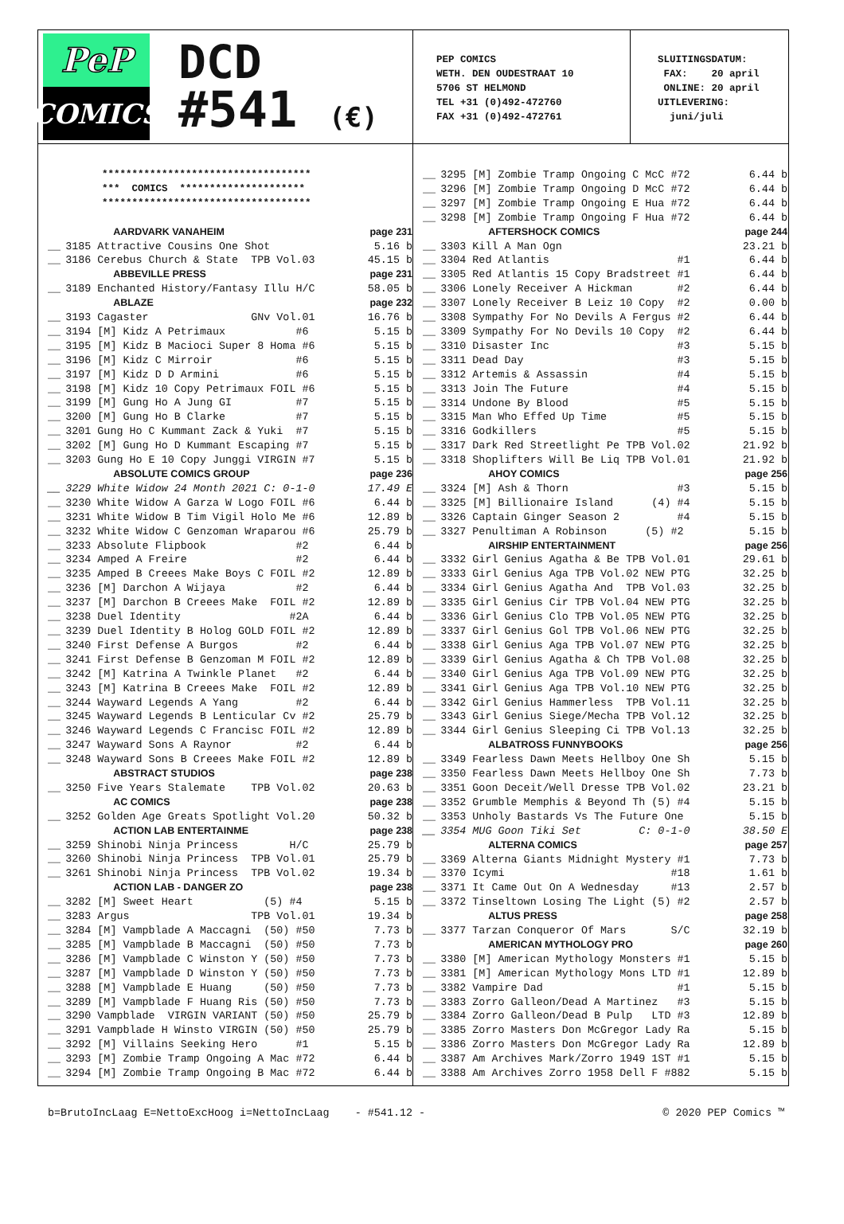PeP
COMICS
DCD
#541 (€)
PEP COMICS WETH. DEN OUDESTRAAT 10 5706 ST HELMOND TEL +31 (0)492-472760 FAX +31 (0)492-472761
SLUITINGSDATUM: FAX: 20 april ONLINE: 20 april UITLEVERING: juni/juli
*********************************** *** COMICS ********************* ***********************************
| | AARDVARK VANAHEIM | page 231 |
| __ | 3185 Attractive Cousins One Shot | 5.16 b |
| __ | 3186 Cerebus Church & State TPB Vol.03 | 45.15 b |
| | ABBEVILLE PRESS | page 231 |
| __ | 3189 Enchanted History/Fantasy Illu H/C | 58.05 b |
| | ABLAZE | page 232 |
| __ | 3193 Cagaster GNv Vol.01 | 16.76 b |
| __ | 3194 [M] Kidz A Petrimaux #6 | 5.15 b |
| __ | 3195 [M] Kidz B Macioci Super 8 Homa #6 | 5.15 b |
| __ | 3196 [M] Kidz C Mirroir #6 | 5.15 b |
| __ | 3197 [M] Kidz D D Armini #6 | 5.15 b |
| __ | 3198 [M] Kidz 10 Copy Petrimaux FOIL #6 | 5.15 b |
| __ | 3199 [M] Gung Ho A Jung GI #7 | 5.15 b |
| __ | 3200 [M] Gung Ho B Clarke #7 | 5.15 b |
| __ | 3201 Gung Ho C Kummant Zack & Yuki #7 | 5.15 b |
| __ | 3202 [M] Gung Ho D Kummant Escaping #7 | 5.15 b |
| __ | 3203 Gung Ho E 10 Copy Junggi VIRGIN #7 | 5.15 b |
| | ABSOLUTE COMICS GROUP | page 236 |
| __ | 3229 White Widow 24 Month 2021 C: 0-1-0 | 17.49 E |
| __ | 3230 White Widow A Garza W Logo FOIL #6 | 6.44 b |
| __ | 3231 White Widow B Tim Vigil Holo Me #6 | 12.89 b |
| __ | 3232 White Widow C Genzoman Wraparou #6 | 25.79 b |
| __ | 3233 Absolute Flipbook #2 | 6.44 b |
| __ | 3234 Amped A Freire #2 | 6.44 b |
| __ | 3235 Amped B Creees Make Boys C FOIL #2 | 12.89 b |
| __ | 3236 [M] Darchon A Wijaya #2 | 6.44 b |
| __ | 3237 [M] Darchon B Creees Make FOIL #2 | 12.89 b |
| __ | 3238 Duel Identity #2A | 6.44 b |
| __ | 3239 Duel Identity B Holog GOLD FOIL #2 | 12.89 b |
| __ | 3240 First Defense A Burgos #2 | 6.44 b |
| __ | 3241 First Defense B Genzoman M FOIL #2 | 12.89 b |
| __ | 3242 [M] Katrina A Twinkle Planet #2 | 6.44 b |
| __ | 3243 [M] Katrina B Creees Make FOIL #2 | 12.89 b |
| __ | 3244 Wayward Legends A Yang #2 | 6.44 b |
| __ | 3245 Wayward Legends B Lenticular Cv #2 | 25.79 b |
| __ | 3246 Wayward Legends C Francisc FOIL #2 | 12.89 b |
| __ | 3247 Wayward Sons A Raynor #2 | 6.44 b |
| __ | 3248 Wayward Sons B Creees Make FOIL #2 | 12.89 b |
| | ABSTRACT STUDIOS | page 238 |
| __ | 3250 Five Years Stalemate TPB Vol.02 | 20.63 b |
| | AC COMICS | page 238 |
| __ | 3252 Golden Age Greats Spotlight Vol.20 | 50.32 b |
| | ACTION LAB ENTERTAINME | page 238 |
| __ | 3259 Shinobi Ninja Princess H/C | 25.79 b |
| __ | 3260 Shinobi Ninja Princess TPB Vol.01 | 25.79 b |
| __ | 3261 Shinobi Ninja Princess TPB Vol.02 | 19.34 b |
| | ACTION LAB - DANGER ZO | page 238 |
| __ | 3282 [M] Sweet Heart (5) #4 | 5.15 b |
| __ | 3283 Argus TPB Vol.01 | 19.34 b |
| __ | 3284 [M] Vampblade A Maccagni (50) #50 | 7.73 b |
| __ | 3285 [M] Vampblade B Maccagni (50) #50 | 7.73 b |
| __ | 3286 [M] Vampblade C Winston Y (50) #50 | 7.73 b |
| __ | 3287 [M] Vampblade D Winston Y (50) #50 | 7.73 b |
| __ | 3288 [M] Vampblade E Huang (50) #50 | 7.73 b |
| __ | 3289 [M] Vampblade F Huang Ris (50) #50 | 7.73 b |
| __ | 3290 Vampblade VIRGIN VARIANT (50) #50 | 25.79 b |
| __ | 3291 Vampblade H Winsto VIRGIN (50) #50 | 25.79 b |
| __ | 3292 [M] Villains Seeking Hero #1 | 5.15 b |
| __ | 3293 [M] Zombie Tramp Ongoing A Mac #72 | 6.44 b |
| __ | 3294 [M] Zombie Tramp Ongoing B Mac #72 | 6.44 b |
| __ | 3295 [M] Zombie Tramp Ongoing C McC #72 | 6.44 b |
| __ | 3296 [M] Zombie Tramp Ongoing D McC #72 | 6.44 b |
| __ | 3297 [M] Zombie Tramp Ongoing E Hua #72 | 6.44 b |
| __ | 3298 [M] Zombie Tramp Ongoing F Hua #72 | 6.44 b |
| | AFTERSHOCK COMICS | page 244 |
| __ | 3303 Kill A Man Ogn | 23.21 b |
| __ | 3304 Red Atlantis #1 | 6.44 b |
| __ | 3305 Red Atlantis 15 Copy Bradstreet #1 | 6.44 b |
| __ | 3306 Lonely Receiver A Hickman #2 | 6.44 b |
| __ | 3307 Lonely Receiver B Leiz 10 Copy #2 | 0.00 b |
| __ | 3308 Sympathy For No Devils A Fergus #2 | 6.44 b |
| __ | 3309 Sympathy For No Devils 10 Copy #2 | 6.44 b |
| __ | 3310 Disaster Inc #3 | 5.15 b |
| __ | 3311 Dead Day #3 | 5.15 b |
| __ | 3312 Artemis & Assassin #4 | 5.15 b |
| __ | 3313 Join The Future #4 | 5.15 b |
| __ | 3314 Undone By Blood #5 | 5.15 b |
| __ | 3315 Man Who Effed Up Time #5 | 5.15 b |
| __ | 3316 Godkillers #5 | 5.15 b |
| __ | 3317 Dark Red Streetlight Pe TPB Vol.02 | 21.92 b |
| __ | 3318 Shoplifters Will Be Liq TPB Vol.01 | 21.92 b |
| | AHOY COMICS | page 256 |
| __ | 3324 [M] Ash & Thorn #3 | 5.15 b |
| __ | 3325 [M] Billionaire Island (4) #4 | 5.15 b |
| __ | 3326 Captain Ginger Season 2 #4 | 5.15 b |
| __ | 3327 Penultiman A Robinson (5) #2 | 5.15 b |
| | AIRSHIP ENTERTAINMENT | page 256 |
| __ | 3332 Girl Genius Agatha & Be TPB Vol.01 | 29.61 b |
| __ | 3333 Girl Genius Aga TPB Vol.02 NEW PTG | 32.25 b |
| __ | 3334 Girl Genius Agatha And TPB Vol.03 | 32.25 b |
| __ | 3335 Girl Genius Cir TPB Vol.04 NEW PTG | 32.25 b |
| __ | 3336 Girl Genius Clo TPB Vol.05 NEW PTG | 32.25 b |
| __ | 3337 Girl Genius Gol TPB Vol.06 NEW PTG | 32.25 b |
| __ | 3338 Girl Genius Aga TPB Vol.07 NEW PTG | 32.25 b |
| __ | 3339 Girl Genius Agatha & Ch TPB Vol.08 | 32.25 b |
| __ | 3340 Girl Genius Aga TPB Vol.09 NEW PTG | 32.25 b |
| __ | 3341 Girl Genius Aga TPB Vol.10 NEW PTG | 32.25 b |
| __ | 3342 Girl Genius Hammerless TPB Vol.11 | 32.25 b |
| __ | 3343 Girl Genius Siege/Mecha TPB Vol.12 | 32.25 b |
| __ | 3344 Girl Genius Sleeping Ci TPB Vol.13 | 32.25 b |
| | ALBATROSS FUNNYBOOKS | page 256 |
| __ | 3349 Fearless Dawn Meets Hellboy One Sh | 5.15 b |
| __ | 3350 Fearless Dawn Meets Hellboy One Sh | 7.73 b |
| __ | 3351 Goon Deceit/Well Dresse TPB Vol.02 | 23.21 b |
| __ | 3352 Grumble Memphis & Beyond Th (5) #4 | 5.15 b |
| __ | 3353 Unholy Bastards Vs The Future One | 5.15 b |
| __ | 3354 MUG Goon Tiki Set C: 0-1-0 | 38.50 E |
| | ALTERNA COMICS | page 257 |
| __ | 3369 Alterna Giants Midnight Mystery #1 | 7.73 b |
| __ | 3370 Icymi #18 | 1.61 b |
| __ | 3371 It Came Out On A Wednesday #13 | 2.57 b |
| __ | 3372 Tinseltown Losing The Light (5) #2 | 2.57 b |
| | ALTUS PRESS | page 258 |
| __ | 3377 Tarzan Conqueror Of Mars S/C | 32.19 b |
| | AMERICAN MYTHOLOGY PRO | page 260 |
| __ | 3380 [M] American Mythology Monsters #1 | 5.15 b |
| __ | 3381 [M] American Mythology Mons LTD #1 | 12.89 b |
| __ | 3382 Vampire Dad #1 | 5.15 b |
| __ | 3383 Zorro Galleon/Dead A Martinez #3 | 5.15 b |
| __ | 3384 Zorro Galleon/Dead B Pulp LTD #3 | 12.89 b |
| __ | 3385 Zorro Masters Don McGregor Lady Ra | 5.15 b |
| __ | 3386 Zorro Masters Don McGregor Lady Ra | 12.89 b |
| __ | 3387 Am Archives Mark/Zorro 1949 1ST #1 | 5.15 b |
| __ | 3388 Am Archives Zorro 1958 Dell F #882 | 5.15 b |
b=BrutoIncLaag E=NettoExcHoog i=NettoIncLaag - #541.12 - © 2020 PEP Comics ™